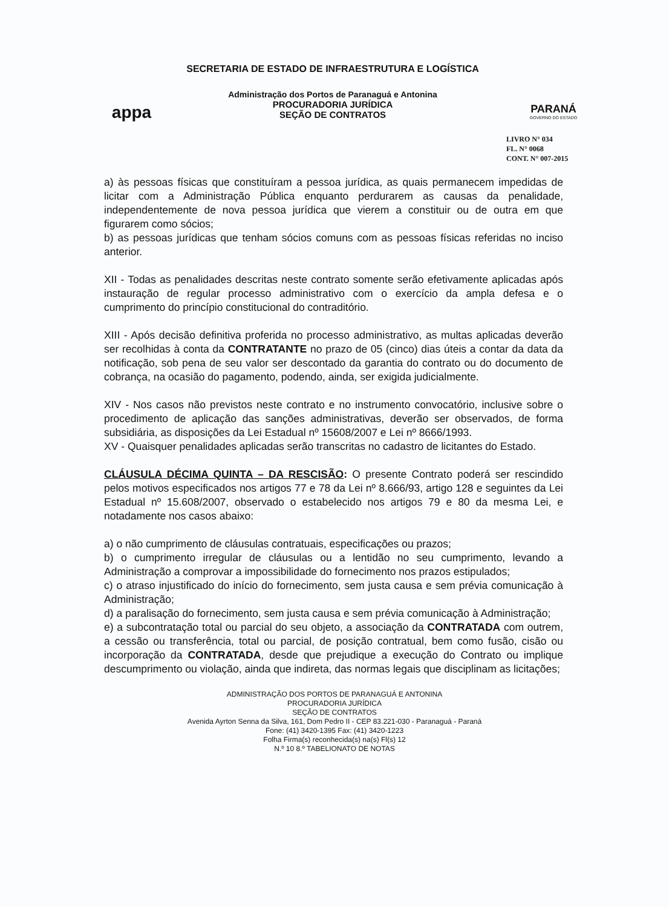appa
SECRETARIA DE ESTADO DE INFRAESTRUTURA E LOGÍSTICA
Administração dos Portos de Paranaguá e Antonina
PROCURADORIA JURÍDICA
SEÇÃO DE CONTRATOS
PARANÁ
GOVERNO DO ESTADO
LIVRO N° 034
FL. N° 0068
CONT. N° 007-2015
a) às pessoas físicas que constituíram a pessoa jurídica, as quais permanecem impedidas de licitar com a Administração Pública enquanto perdurarem as causas da penalidade, independentemente de nova pessoa jurídica que vierem a constituir ou de outra em que figurarem como sócios;
b) as pessoas jurídicas que tenham sócios comuns com as pessoas físicas referidas no inciso anterior.
XII - Todas as penalidades descritas neste contrato somente serão efetivamente aplicadas após instauração de regular processo administrativo com o exercício da ampla defesa e o cumprimento do princípio constitucional do contraditório.
XIII - Após decisão definitiva proferida no processo administrativo, as multas aplicadas deverão ser recolhidas à conta da CONTRATANTE no prazo de 05 (cinco) dias úteis a contar da data da notificação, sob pena de seu valor ser descontado da garantia do contrato ou do documento de cobrança, na ocasião do pagamento, podendo, ainda, ser exigida judicialmente.
XIV - Nos casos não previstos neste contrato e no instrumento convocatório, inclusive sobre o procedimento de aplicação das sanções administrativas, deverão ser observados, de forma subsidiária, as disposições da Lei Estadual nº 15608/2007 e Lei nº 8666/1993.
XV - Quaisquer penalidades aplicadas serão transcritas no cadastro de licitantes do Estado.
CLÁUSULA DÉCIMA QUINTA – DA RESCISÃO: O presente Contrato poderá ser rescindido pelos motivos especificados nos artigos 77 e 78 da Lei nº 8.666/93, artigo 128 e seguintes da Lei Estadual nº 15.608/2007, observado o estabelecido nos artigos 79 e 80 da mesma Lei, e notadamente nos casos abaixo:
a) o não cumprimento de cláusulas contratuais, especificações ou prazos;
b) o cumprimento irregular de cláusulas ou a lentidão no seu cumprimento, levando a Administração a comprovar a impossibilidade do fornecimento nos prazos estipulados;
c) o atraso injustificado do início do fornecimento, sem justa causa e sem prévia comunicação à Administração;
d) a paralisação do fornecimento, sem justa causa e sem prévia comunicação à Administração;
e) a subcontratação total ou parcial do seu objeto, a associação da CONTRATADA com outrem, a cessão ou transferência, total ou parcial, de posição contratual, bem como fusão, cisão ou incorporação da CONTRATADA, desde que prejudique a execução do Contrato ou implique descumprimento ou violação, ainda que indireta, das normas legais que disciplinam as licitações;
ADMINISTRAÇÃO DOS PORTOS DE PARANAGUÁ E ANTONINA
PROCURADORIA JURÍDICA
SEÇÃO DE CONTRATOS
Avenida Ayrton Senna da Silva, 161, Dom Pedro II - CEP 83.221-030 - Paranaguá - Paraná
Fone: (41) 3420-1395 Fax: (41) 3420-1223
Folha Firma(s) reconhecida(s) na(s) Fl(s) 12
N.º 10 8.º TABELIONATO DE NOTAS